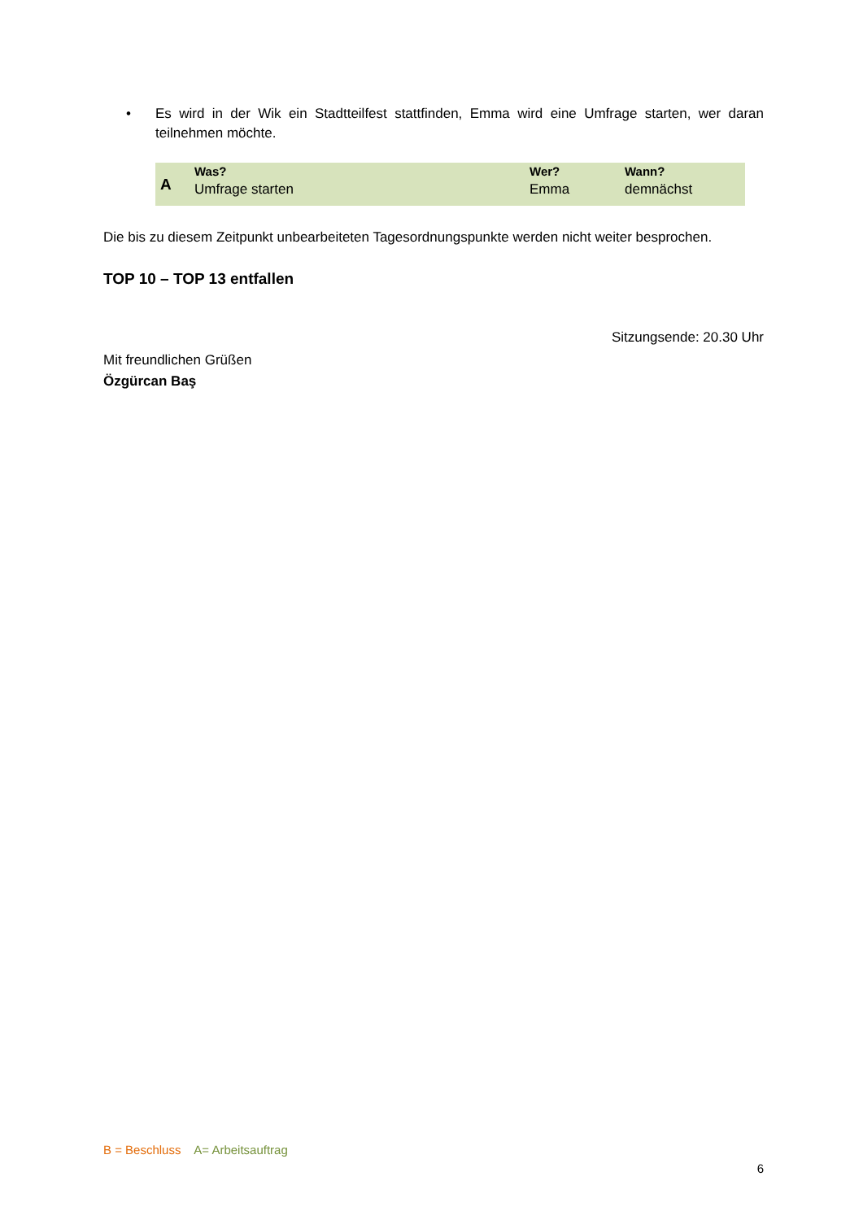•
Es wird in der Wik ein Stadtteilfest stattfinden, Emma wird eine Umfrage starten, wer daran teilnehmen möchte.
| A | Was? | Wer? | Wann? |
| | Umfrage starten | Emma | demnächst |
Die bis zu diesem Zeitpunkt unbearbeiteten Tagesordnungspunkte werden nicht weiter besprochen.
TOP 10 – TOP 13 entfallen
Sitzungsende: 20.30 Uhr
Mit freundlichen Grüßen
Özgürcan Baş
B = Beschluss A= Arbeitsauftrag
6